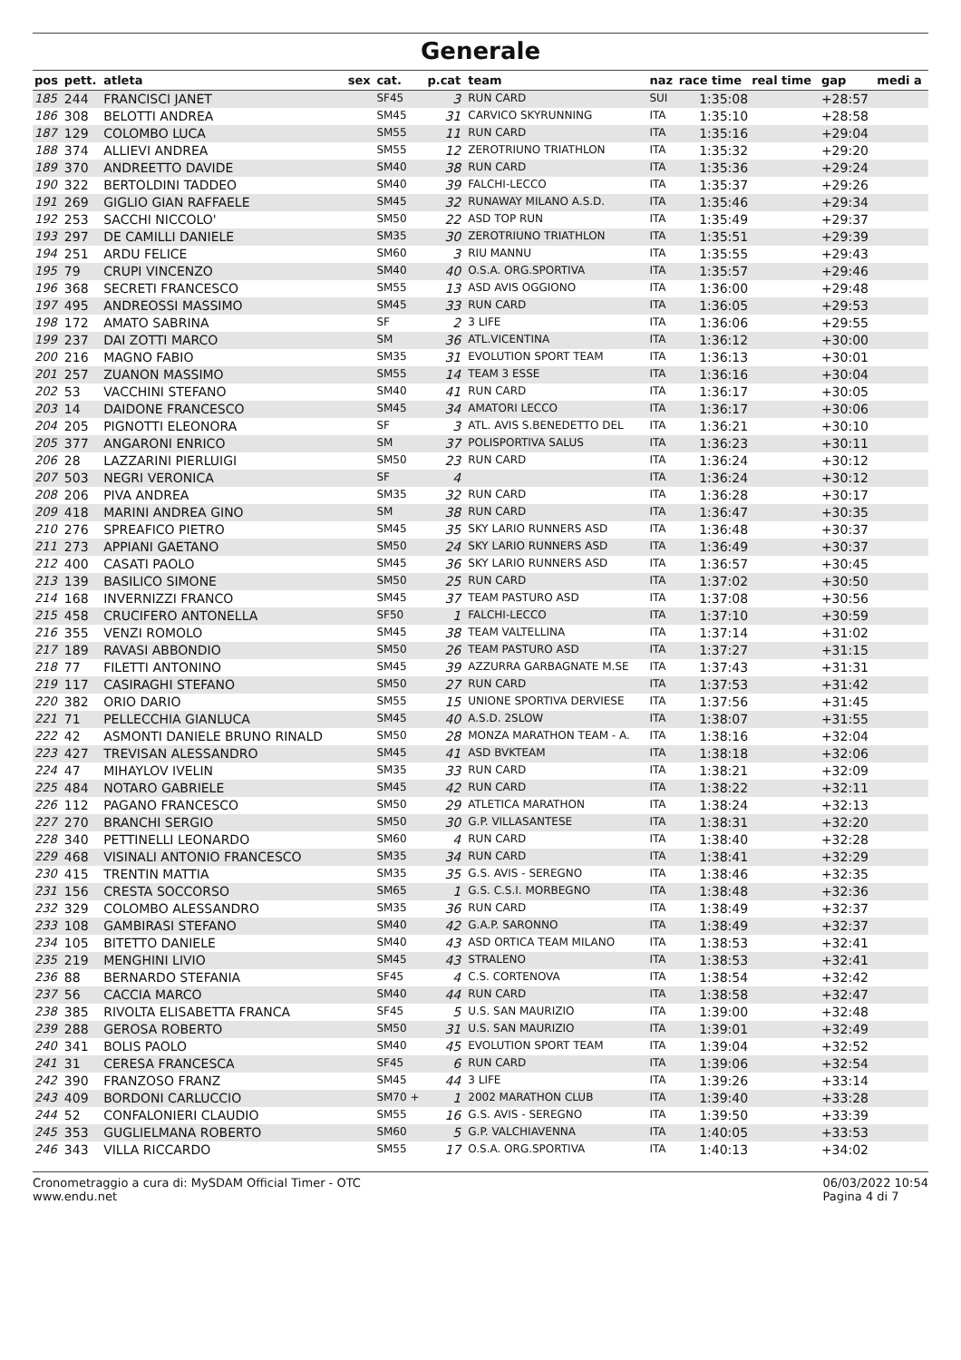Generale
| pos | pett. | atleta | sex | cat. | p.cat | team | naz | race time | real time | gap | medi a |
| --- | --- | --- | --- | --- | --- | --- | --- | --- | --- | --- | --- |
| 185 | 244 | FRANCISCI JANET | | SF45 | 3 | RUN CARD | SUI | 1:35:08 | | +28:57 | |
| 186 | 308 | BELOTTI ANDREA | | SM45 | 31 | CARVICO SKYRUNNING | ITA | 1:35:10 | | +28:58 | |
| 187 | 129 | COLOMBO LUCA | | SM55 | 11 | RUN CARD | ITA | 1:35:16 | | +29:04 | |
| 188 | 374 | ALLIEVI ANDREA | | SM55 | 12 | ZEROTRIUNO TRIATHLON | ITA | 1:35:32 | | +29:20 | |
| 189 | 370 | ANDREETTO DAVIDE | | SM40 | 38 | RUN CARD | ITA | 1:35:36 | | +29:24 | |
| 190 | 322 | BERTOLDINI TADDEO | | SM40 | 39 | FALCHI-LECCO | ITA | 1:35:37 | | +29:26 | |
| 191 | 269 | GIGLIO GIAN RAFFAELE | | SM45 | 32 | RUNAWAY MILANO A.S.D. | ITA | 1:35:46 | | +29:34 | |
| 192 | 253 | SACCHI NICCOLO' | | SM50 | 22 | ASD TOP RUN | ITA | 1:35:49 | | +29:37 | |
| 193 | 297 | DE CAMILLI DANIELE | | SM35 | 30 | ZEROTRIUNO TRIATHLON | ITA | 1:35:51 | | +29:39 | |
| 194 | 251 | ARDU FELICE | | SM60 | 3 | RIU MANNU | ITA | 1:35:55 | | +29:43 | |
| 195 | 79 | CRUPI VINCENZO | | SM40 | 40 | O.S.A. ORG.SPORTIVA | ITA | 1:35:57 | | +29:46 | |
| 196 | 368 | SECRETI FRANCESCO | | SM55 | 13 | ASD AVIS OGGIONO | ITA | 1:36:00 | | +29:48 | |
| 197 | 495 | ANDREOSSI MASSIMO | | SM45 | 33 | RUN CARD | ITA | 1:36:05 | | +29:53 | |
| 198 | 172 | AMATO SABRINA | | SF | 2 | 3 LIFE | ITA | 1:36:06 | | +29:55 | |
| 199 | 237 | DAI ZOTTI MARCO | | SM | 36 | ATL.VICENTINA | ITA | 1:36:12 | | +30:00 | |
| 200 | 216 | MAGNO FABIO | | SM35 | 31 | EVOLUTION SPORT TEAM | ITA | 1:36:13 | | +30:01 | |
| 201 | 257 | ZUANON MASSIMO | | SM55 | 14 | TEAM 3 ESSE | ITA | 1:36:16 | | +30:04 | |
| 202 | 53 | VACCHINI STEFANO | | SM40 | 41 | RUN CARD | ITA | 1:36:17 | | +30:05 | |
| 203 | 14 | DAIDONE FRANCESCO | | SM45 | 34 | AMATORI LECCO | ITA | 1:36:17 | | +30:06 | |
| 204 | 205 | PIGNOTTI ELEONORA | | SF | 3 | ATL. AVIS S.BENEDETTO DEL | ITA | 1:36:21 | | +30:10 | |
| 205 | 377 | ANGARONI ENRICO | | SM | 37 | POLISPORTIVA SALUS | ITA | 1:36:23 | | +30:11 | |
| 206 | 28 | LAZZARINI PIERLUIGI | | SM50 | 23 | RUN CARD | ITA | 1:36:24 | | +30:12 | |
| 207 | 503 | NEGRI VERONICA | | SF | 4 | | ITA | 1:36:24 | | +30:12 | |
| 208 | 206 | PIVA ANDREA | | SM35 | 32 | RUN CARD | ITA | 1:36:28 | | +30:17 | |
| 209 | 418 | MARINI ANDREA GINO | | SM | 38 | RUN CARD | ITA | 1:36:47 | | +30:35 | |
| 210 | 276 | SPREAFICO PIETRO | | SM45 | 35 | SKY LARIO RUNNERS ASD | ITA | 1:36:48 | | +30:37 | |
| 211 | 273 | APPIANI GAETANO | | SM50 | 24 | SKY LARIO RUNNERS ASD | ITA | 1:36:49 | | +30:37 | |
| 212 | 400 | CASATI PAOLO | | SM45 | 36 | SKY LARIO RUNNERS ASD | ITA | 1:36:57 | | +30:45 | |
| 213 | 139 | BASILICO SIMONE | | SM50 | 25 | RUN CARD | ITA | 1:37:02 | | +30:50 | |
| 214 | 168 | INVERNIZZI FRANCO | | SM45 | 37 | TEAM PASTURO ASD | ITA | 1:37:08 | | +30:56 | |
| 215 | 458 | CRUCIFERO ANTONELLA | | SF50 | 1 | FALCHI-LECCO | ITA | 1:37:10 | | +30:59 | |
| 216 | 355 | VENZI ROMOLO | | SM45 | 38 | TEAM VALTELLINA | ITA | 1:37:14 | | +31:02 | |
| 217 | 189 | RAVASI ABBONDIO | | SM50 | 26 | TEAM PASTURO ASD | ITA | 1:37:27 | | +31:15 | |
| 218 | 77 | FILETTI ANTONINO | | SM45 | 39 | AZZURRA GARBAGNATE M.SE | ITA | 1:37:43 | | +31:31 | |
| 219 | 117 | CASIRAGHI STEFANO | | SM50 | 27 | RUN CARD | ITA | 1:37:53 | | +31:42 | |
| 220 | 382 | ORIO DARIO | | SM55 | 15 | UNIONE SPORTIVA DERVIESE | ITA | 1:37:56 | | +31:45 | |
| 221 | 71 | PELLECCHIA GIANLUCA | | SM45 | 40 | A.S.D. 2SLOW | ITA | 1:38:07 | | +31:55 | |
| 222 | 42 | ASMONTI DANIELE BRUNO RINALD | | SM50 | 28 | MONZA MARATHON TEAM - A. | ITA | 1:38:16 | | +32:04 | |
| 223 | 427 | TREVISAN ALESSANDRO | | SM45 | 41 | ASD BVKTEAM | ITA | 1:38:18 | | +32:06 | |
| 224 | 47 | MIHAYLOV IVELIN | | SM35 | 33 | RUN CARD | ITA | 1:38:21 | | +32:09 | |
| 225 | 484 | NOTARO GABRIELE | | SM45 | 42 | RUN CARD | ITA | 1:38:22 | | +32:11 | |
| 226 | 112 | PAGANO FRANCESCO | | SM50 | 29 | ATLETICA MARATHON | ITA | 1:38:24 | | +32:13 | |
| 227 | 270 | BRANCHI SERGIO | | SM50 | 30 | G.P. VILLASANTESE | ITA | 1:38:31 | | +32:20 | |
| 228 | 340 | PETTINELLI LEONARDO | | SM60 | 4 | RUN CARD | ITA | 1:38:40 | | +32:28 | |
| 229 | 468 | VISINALI ANTONIO FRANCESCO | | SM35 | 34 | RUN CARD | ITA | 1:38:41 | | +32:29 | |
| 230 | 415 | TRENTIN MATTIA | | SM35 | 35 | G.S. AVIS - SEREGNO | ITA | 1:38:46 | | +32:35 | |
| 231 | 156 | CRESTA SOCCORSO | | SM65 | 1 | G.S. C.S.I. MORBEGNO | ITA | 1:38:48 | | +32:36 | |
| 232 | 329 | COLOMBO ALESSANDRO | | SM35 | 36 | RUN CARD | ITA | 1:38:49 | | +32:37 | |
| 233 | 108 | GAMBIRASI STEFANO | | SM40 | 42 | G.A.P. SARONNO | ITA | 1:38:49 | | +32:37 | |
| 234 | 105 | BITETTO DANIELE | | SM40 | 43 | ASD ORTICA TEAM MILANO | ITA | 1:38:53 | | +32:41 | |
| 235 | 219 | MENGHINI LIVIO | | SM45 | 43 | STRALENO | ITA | 1:38:53 | | +32:41 | |
| 236 | 88 | BERNARDO STEFANIA | | SF45 | 4 | C.S. CORTENOVA | ITA | 1:38:54 | | +32:42 | |
| 237 | 56 | CACCIA MARCO | | SM40 | 44 | RUN CARD | ITA | 1:38:58 | | +32:47 | |
| 238 | 385 | RIVOLTA ELISABETTA FRANCA | | SF45 | 5 | U.S. SAN MAURIZIO | ITA | 1:39:00 | | +32:48 | |
| 239 | 288 | GEROSA ROBERTO | | SM50 | 31 | U.S. SAN MAURIZIO | ITA | 1:39:01 | | +32:49 | |
| 240 | 341 | BOLIS PAOLO | | SM40 | 45 | EVOLUTION SPORT TEAM | ITA | 1:39:04 | | +32:52 | |
| 241 | 31 | CERESA FRANCESCA | | SF45 | 6 | RUN CARD | ITA | 1:39:06 | | +32:54 | |
| 242 | 390 | FRANZOSO FRANZ | | SM45 | 44 | 3 LIFE | ITA | 1:39:26 | | +33:14 | |
| 243 | 409 | BORDONI CARLUCCIO | | SM70 + | 1 | 2002 MARATHON CLUB | ITA | 1:39:40 | | +33:28 | |
| 244 | 52 | CONFALONIERI CLAUDIO | | SM55 | 16 | G.S. AVIS - SEREGNO | ITA | 1:39:50 | | +33:39 | |
| 245 | 353 | GUGLIELMANA ROBERTO | | SM60 | 5 | G.P. VALCHIAVENNA | ITA | 1:40:05 | | +33:53 | |
| 246 | 343 | VILLA RICCARDO | | SM55 | 17 | O.S.A. ORG.SPORTIVA | ITA | 1:40:13 | | +34:02 | |
Cronometraggio a cura di: MySDAM Official Timer - OTC
www.endu.net
06/03/2022 10:54
Pagina 4 di 7